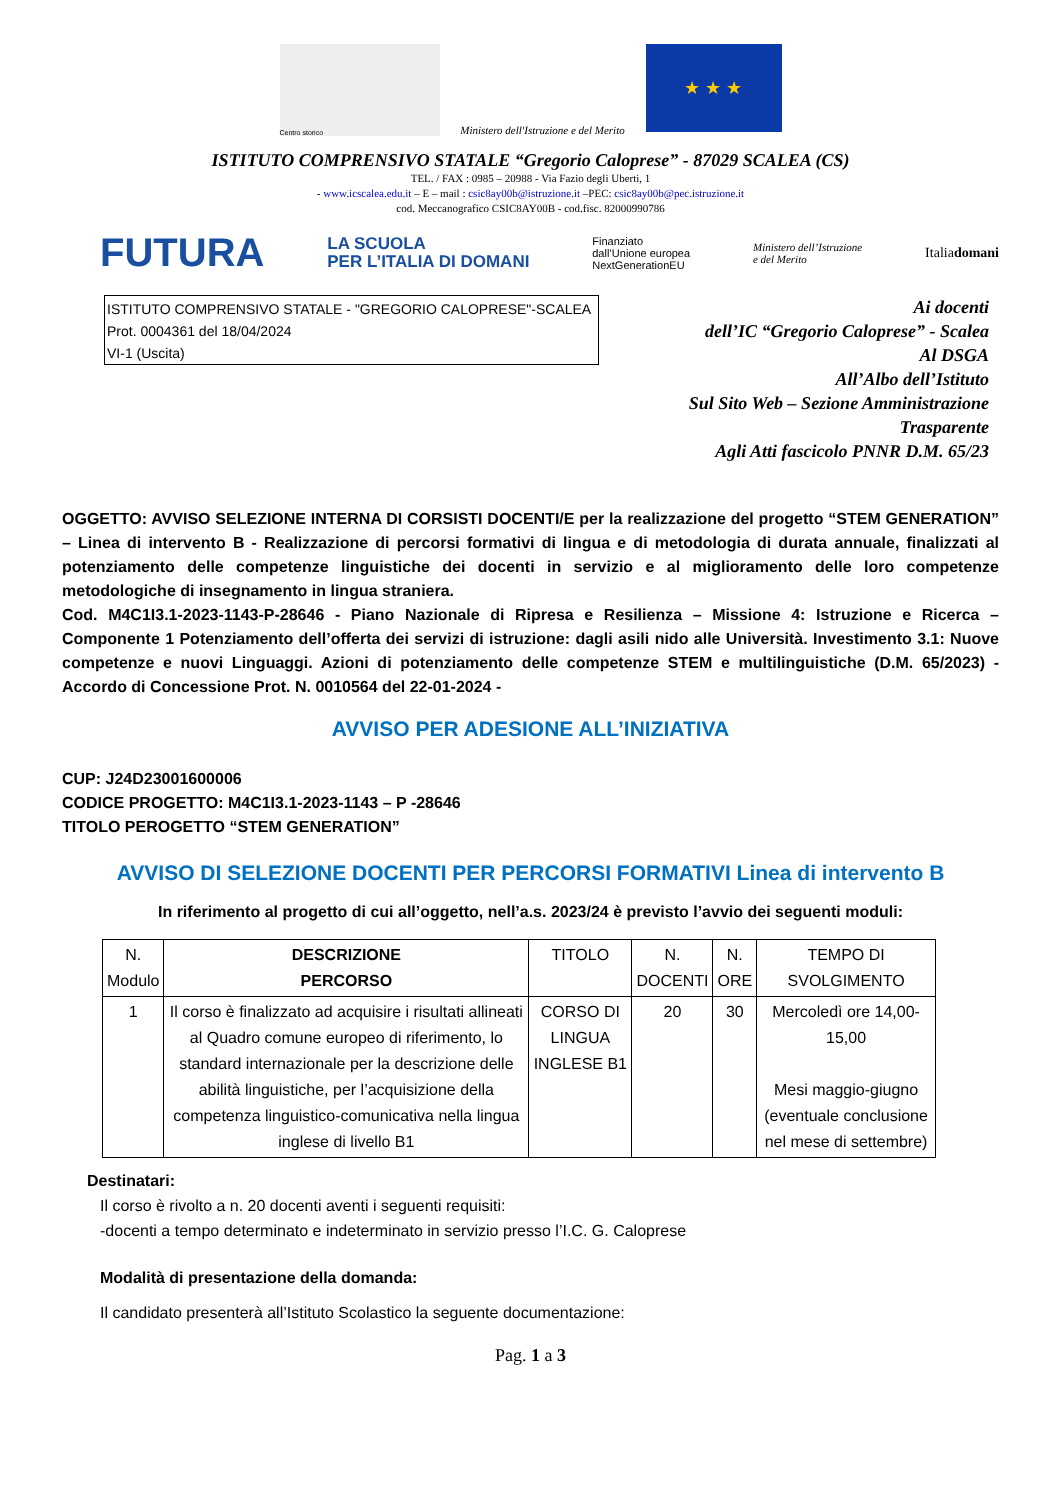Centro storico
Ministero dell'Istruzione e del Merito
★ ★ ★
ISTITUTO COMPRENSIVO STATALE “Gregorio Caloprese” - 87029 SCALEA (CS)
TEL. / FAX : 0985 – 20988 - Via Fazio degli Uberti, 1
- www.icscalea.edu.it – E – mail : csic8ay00b@istruzione.it –PEC: csic8ay00b@pec.istruzione.it
cod. Meccanografico CSIC8AY00B - cod.fisc. 82000990786
FUTURA LA SCUOLA
PER L’ITALIA DI DOMANI Finanziato
dall’Unione europea
NextGenerationEU Ministero dell’Istruzione
e del Merito Italiadomani
ISTITUTO COMPRENSIVO STATALE - "GREGORIO CALOPRESE"-SCALEA
Prot. 0004361 del 18/04/2024
VI-1 (Uscita)
Ai docenti
dell’IC “Gregorio Caloprese” - Scalea
Al DSGA
All’Albo dell’Istituto
Sul Sito Web – Sezione Amministrazione Trasparente
Agli Atti fascicolo PNNR D.M. 65/23
OGGETTO: AVVISO SELEZIONE INTERNA DI CORSISTI DOCENTI/E per la realizzazione del progetto “STEM GENERATION” – Linea di intervento B - Realizzazione di percorsi formativi di lingua e di metodologia di durata annuale, finalizzati al potenziamento delle competenze linguistiche dei docenti in servizio e al miglioramento delle loro competenze metodologiche di insegnamento in lingua straniera.
Cod. M4C1I3.1-2023-1143-P-28646 - Piano Nazionale di Ripresa e Resilienza – Missione 4: Istruzione e Ricerca – Componente 1 Potenziamento dell’offerta dei servizi di istruzione: dagli asili nido alle Università. Investimento 3.1: Nuove competenze e nuovi Linguaggi. Azioni di potenziamento delle competenze STEM e multilinguistiche (D.M. 65/2023) - Accordo di Concessione Prot. N. 0010564 del 22-01-2024 -
AVVISO PER ADESIONE ALL’INIZIATIVA
CUP: J24D23001600006
CODICE PROGETTO: M4C1I3.1-2023-1143 – P -28646
TITOLO PEROGETTO “STEM GENERATION”
AVVISO DI SELEZIONE DOCENTI PER PERCORSI FORMATIVI Linea di intervento B
In riferimento al progetto di cui all’oggetto, nell’a.s. 2023/24 è previsto l’avvio dei seguenti moduli:
| N. Modulo | DESCRIZIONE PERCORSO | TITOLO | N. DOCENTI | N. ORE | TEMPO DI SVOLGIMENTO |
| --- | --- | --- | --- | --- | --- |
| 1 | Il corso è finalizzato ad acquisire i risultati allineati al Quadro comune europeo di riferimento, lo standard internazionale per la descrizione delle abilità linguistiche, per l’acquisizione della competenza linguistico-comunicativa nella lingua inglese di livello B1 | CORSO DI LINGUA INGLESE B1 | 20 | 30 | Mercoledì ore 14,00-15,00 Mesi maggio-giugno (eventuale conclusione nel mese di settembre) |
Destinatari:
Il corso è rivolto a n. 20 docenti aventi i seguenti requisiti:
-docenti a tempo determinato e indeterminato in servizio presso l’I.C. G. Caloprese
Modalità di presentazione della domanda:
Il candidato presenterà all’Istituto Scolastico la seguente documentazione:
Pag. 1 a 3